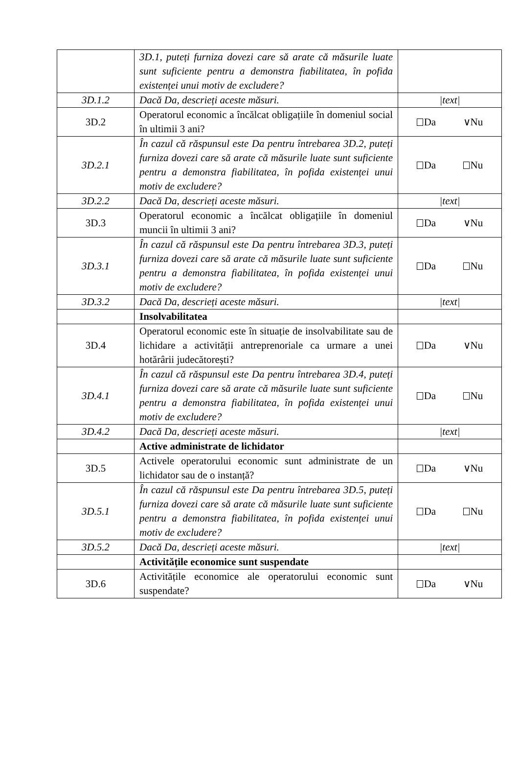| | 3D.1, puteți furniza dovezi care să arate că măsurile luate sunt suficiente pentru a demonstra fiabilitatea, în pofida existenței unui motiv de excludere? | |
| 3D.1.2 | Dacă Da, descrieți aceste măsuri. | /text/ |
| 3D.2 | Operatorul economic a încălcat obligațiile în domeniul social în ultimii 3 ani? | Da ∨Nu |
| 3D.2.1 | În cazul că răspunsul este Da pentru întrebarea 3D.2, puteți furniza dovezi care să arate că măsurile luate sunt suficiente pentru a demonstra fiabilitatea, în pofida existenței unui motiv de excludere? | Da Nu |
| 3D.2.2 | Dacă Da, descrieți aceste măsuri. | /text/ |
| 3D.3 | Operatorul economic a încălcat obligațiile în domeniul muncii în ultimii 3 ani? | Da ∨Nu |
| 3D.3.1 | În cazul că răspunsul este Da pentru întrebarea 3D.3, puteți furniza dovezi care să arate că măsurile luate sunt suficiente pentru a demonstra fiabilitatea, în pofida existenței unui motiv de excludere? | Da Nu |
| 3D.3.2 | Dacă Da, descrieți aceste măsuri. | /text/ |
| | Insolvabilitatea | |
| 3D.4 | Operatorul economic este în situație de insolvabilitate sau de lichidare a activității antreprenoriale ca urmare a unei hotărârii judecătorești? | Da ∨Nu |
| 3D.4.1 | În cazul că răspunsul este Da pentru întrebarea 3D.4, puteți furniza dovezi care să arate că măsurile luate sunt suficiente pentru a demonstra fiabilitatea, în pofida existenței unui motiv de excludere? | Da Nu |
| 3D.4.2 | Dacă Da, descrieți aceste măsuri. | /text/ |
| | Active administrate de lichidator | |
| 3D.5 | Activele operatorului economic sunt administrate de un lichidator sau de o instanță? | Da ∨Nu |
| 3D.5.1 | În cazul că răspunsul este Da pentru întrebarea 3D.5, puteți furniza dovezi care să arate că măsurile luate sunt suficiente pentru a demonstra fiabilitatea, în pofida existenței unui motiv de excludere? | Da Nu |
| 3D.5.2 | Dacă Da, descrieți aceste măsuri. | /text/ |
| | Activitățile economice sunt suspendate | |
| 3D.6 | Activitățile economice ale operatorului economic sunt suspendate? | Da ∨Nu |